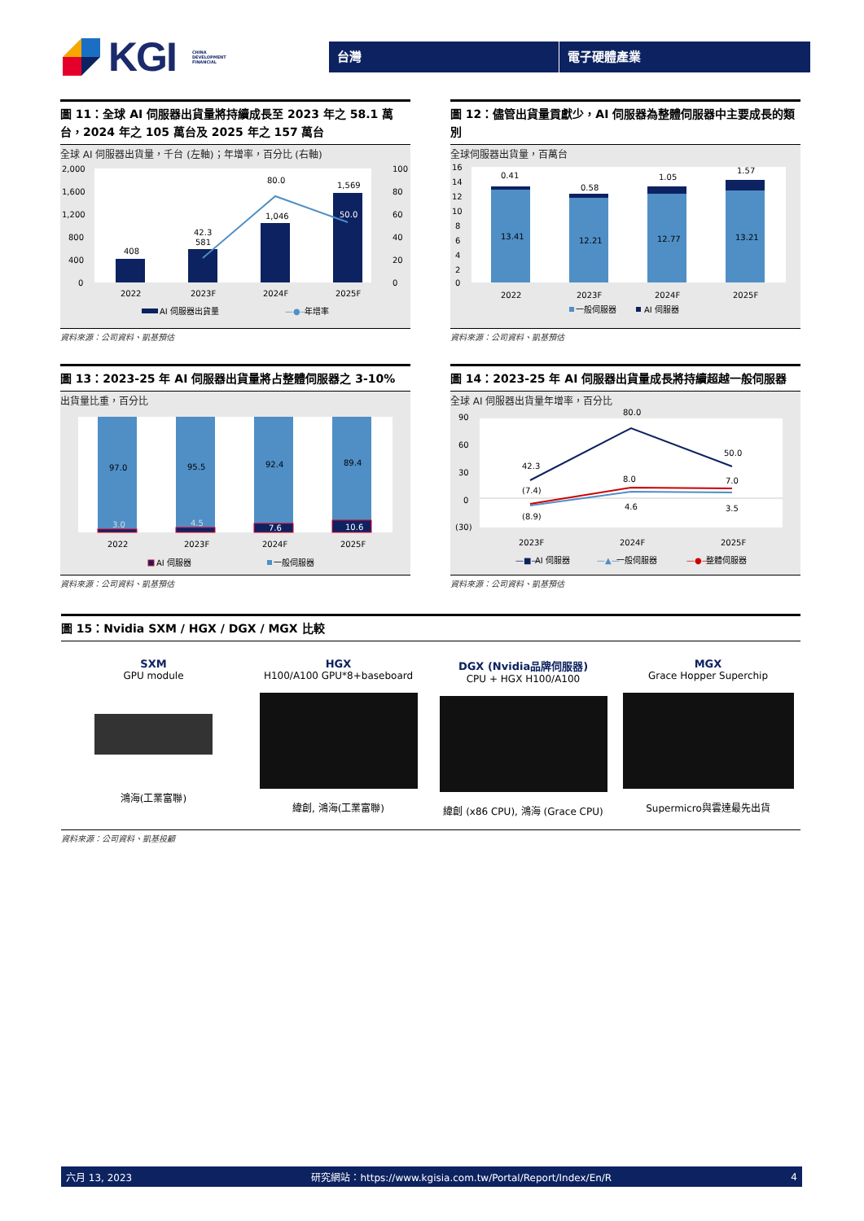KGI CHINA
DEVELOPMENT
FINANCIAL
台灣 電子硬體產業
圖 11：全球 AI 伺服器出貨量將持續成長至 2023 年之 58.1 萬台，2024 年之 105 萬台及 2025 年之 157 萬台
全球 AI 伺服器出貨量，千台 (左軸)；年增率，百分比 (右軸)
2,000
1,600
1,200
800
400
0
100
80
60
40
20
0
408
581
1,046
1,569
42.3
80.0
50.0
2022
2023F
2024F
2025F
AI 伺服器出貨量
—●—
年增率
資料來源：公司資料、凱基預估
圖 12：儘管出貨量貢獻少，AI 伺服器為整體伺服器中主要成長的類別
全球伺服器出貨量，百萬台
16
14
12
10
8
6
4
2
0
0.41
0.58
1.05
1.57
13.41
12.21
12.77
13.21
2022
2023F
2024F
2025F
一般伺服器
AI 伺服器
資料來源：公司資料、凱基預估
圖 13：2023-25 年 AI 伺服器出貨量將占整體伺服器之 3-10%
出貨量比重，百分比
97.0
95.5
92.4
89.4
3.0
4.5
7.6
10.6
2022
2023F
2024F
2025F
AI 伺服器
一般伺服器
資料來源：公司資料、凱基預估
圖 14：2023-25 年 AI 伺服器出貨量成長將持續超越一般伺服器
全球 AI 伺服器出貨量年增率，百分比
90
60
30
0
(30)
42.3
80.0
50.0
(7.4)
8.0
7.0
(8.9)
4.6
3.5
2023F
2024F
2025F
—■—
AI 伺服器
—▲—
一般伺服器
—●—
整體伺服器
資料來源：公司資料、凱基預估
圖 15：Nvidia SXM / HGX / DGX / MGX 比較
SXM
GPU module
鴻海(工業富聯)
HGX
H100/A100 GPU*8+baseboard
緯創, 鴻海(工業富聯)
DGX (Nvidia品牌伺服器)
CPU + HGX H100/A100
緯創 (x86 CPU), 鴻海 (Grace CPU)
MGX
Grace Hopper Superchip
Supermicro與雲達最先出貨
資料來源：公司資料、凱基投顧
六月 13, 2023 研究網站：https://www.kgisia.com.tw/Portal/Report/Index/En/R 4